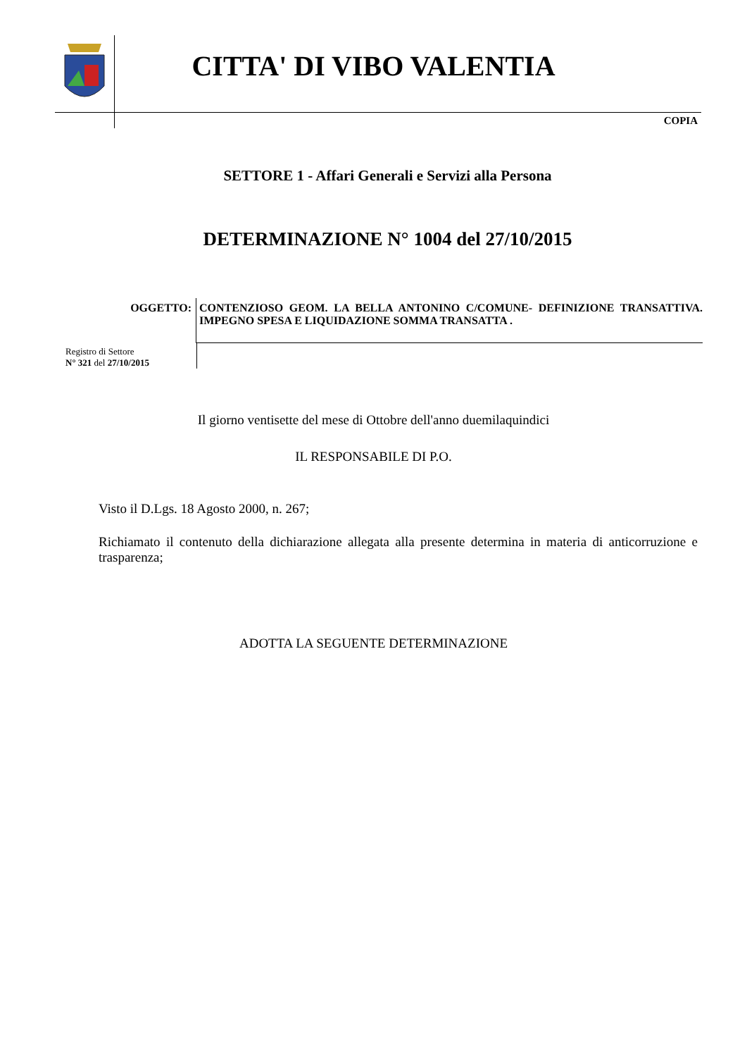CITTA' DI VIBO VALENTIA
COPIA
SETTORE 1 - Affari Generali e Servizi alla Persona
DETERMINAZIONE N° 1004 del 27/10/2015
OGGETTO: CONTENZIOSO GEOM. LA BELLA ANTONINO C/COMUNE- DEFINIZIONE TRANSATTIVA. IMPEGNO SPESA E LIQUIDAZIONE SOMMA TRANSATTA .
Registro di Settore
N° 321 del 27/10/2015
Il giorno ventisette del mese di Ottobre dell'anno duemilaquindici
IL RESPONSABILE DI P.O.
Visto il D.Lgs. 18 Agosto 2000, n. 267;
Richiamato il contenuto della dichiarazione allegata alla presente determina in materia di anticorruzione e trasparenza;
ADOTTA LA SEGUENTE DETERMINAZIONE